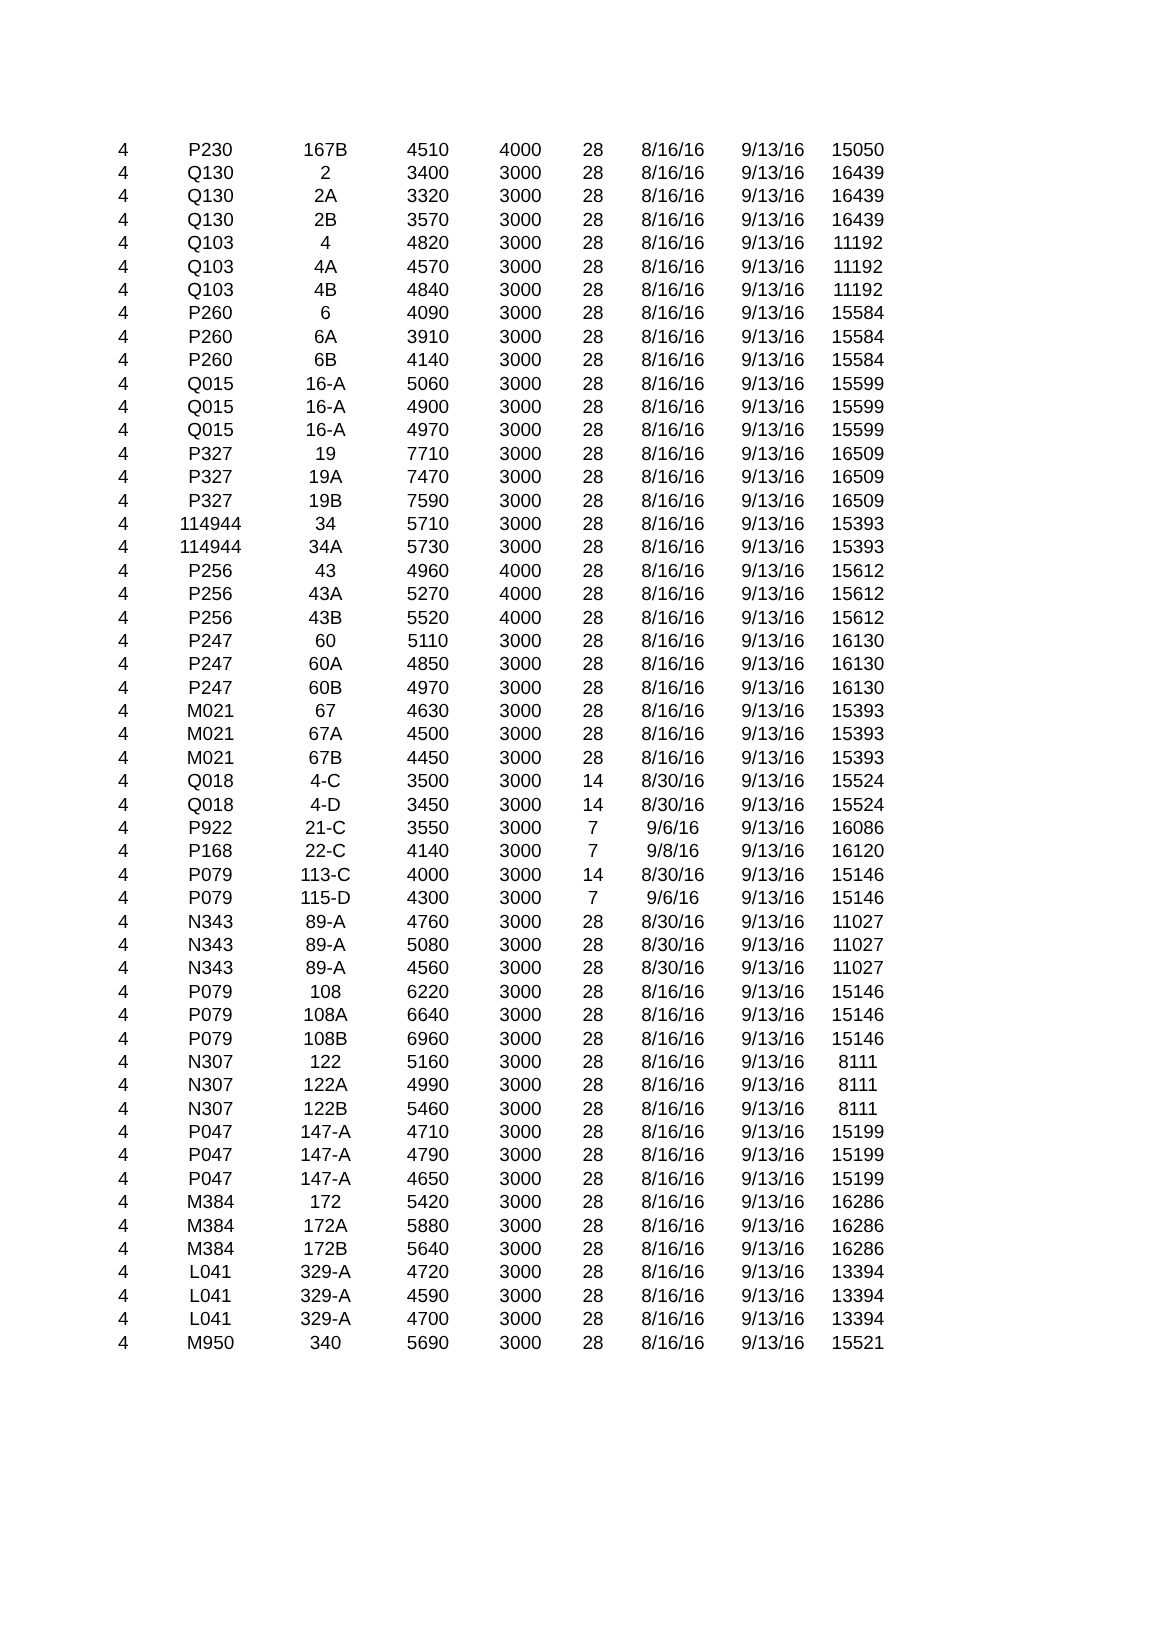| 4 | P230 | 167B | 4510 | 4000 | 28 | 8/16/16 | 9/13/16 | 15050 |
| 4 | Q130 | 2 | 3400 | 3000 | 28 | 8/16/16 | 9/13/16 | 16439 |
| 4 | Q130 | 2A | 3320 | 3000 | 28 | 8/16/16 | 9/13/16 | 16439 |
| 4 | Q130 | 2B | 3570 | 3000 | 28 | 8/16/16 | 9/13/16 | 16439 |
| 4 | Q103 | 4 | 4820 | 3000 | 28 | 8/16/16 | 9/13/16 | 11192 |
| 4 | Q103 | 4A | 4570 | 3000 | 28 | 8/16/16 | 9/13/16 | 11192 |
| 4 | Q103 | 4B | 4840 | 3000 | 28 | 8/16/16 | 9/13/16 | 11192 |
| 4 | P260 | 6 | 4090 | 3000 | 28 | 8/16/16 | 9/13/16 | 15584 |
| 4 | P260 | 6A | 3910 | 3000 | 28 | 8/16/16 | 9/13/16 | 15584 |
| 4 | P260 | 6B | 4140 | 3000 | 28 | 8/16/16 | 9/13/16 | 15584 |
| 4 | Q015 | 16-A | 5060 | 3000 | 28 | 8/16/16 | 9/13/16 | 15599 |
| 4 | Q015 | 16-A | 4900 | 3000 | 28 | 8/16/16 | 9/13/16 | 15599 |
| 4 | Q015 | 16-A | 4970 | 3000 | 28 | 8/16/16 | 9/13/16 | 15599 |
| 4 | P327 | 19 | 7710 | 3000 | 28 | 8/16/16 | 9/13/16 | 16509 |
| 4 | P327 | 19A | 7470 | 3000 | 28 | 8/16/16 | 9/13/16 | 16509 |
| 4 | P327 | 19B | 7590 | 3000 | 28 | 8/16/16 | 9/13/16 | 16509 |
| 4 | 114944 | 34 | 5710 | 3000 | 28 | 8/16/16 | 9/13/16 | 15393 |
| 4 | 114944 | 34A | 5730 | 3000 | 28 | 8/16/16 | 9/13/16 | 15393 |
| 4 | P256 | 43 | 4960 | 4000 | 28 | 8/16/16 | 9/13/16 | 15612 |
| 4 | P256 | 43A | 5270 | 4000 | 28 | 8/16/16 | 9/13/16 | 15612 |
| 4 | P256 | 43B | 5520 | 4000 | 28 | 8/16/16 | 9/13/16 | 15612 |
| 4 | P247 | 60 | 5110 | 3000 | 28 | 8/16/16 | 9/13/16 | 16130 |
| 4 | P247 | 60A | 4850 | 3000 | 28 | 8/16/16 | 9/13/16 | 16130 |
| 4 | P247 | 60B | 4970 | 3000 | 28 | 8/16/16 | 9/13/16 | 16130 |
| 4 | M021 | 67 | 4630 | 3000 | 28 | 8/16/16 | 9/13/16 | 15393 |
| 4 | M021 | 67A | 4500 | 3000 | 28 | 8/16/16 | 9/13/16 | 15393 |
| 4 | M021 | 67B | 4450 | 3000 | 28 | 8/16/16 | 9/13/16 | 15393 |
| 4 | Q018 | 4-C | 3500 | 3000 | 14 | 8/30/16 | 9/13/16 | 15524 |
| 4 | Q018 | 4-D | 3450 | 3000 | 14 | 8/30/16 | 9/13/16 | 15524 |
| 4 | P922 | 21-C | 3550 | 3000 | 7 | 9/6/16 | 9/13/16 | 16086 |
| 4 | P168 | 22-C | 4140 | 3000 | 7 | 9/8/16 | 9/13/16 | 16120 |
| 4 | P079 | 113-C | 4000 | 3000 | 14 | 8/30/16 | 9/13/16 | 15146 |
| 4 | P079 | 115-D | 4300 | 3000 | 7 | 9/6/16 | 9/13/16 | 15146 |
| 4 | N343 | 89-A | 4760 | 3000 | 28 | 8/30/16 | 9/13/16 | 11027 |
| 4 | N343 | 89-A | 5080 | 3000 | 28 | 8/30/16 | 9/13/16 | 11027 |
| 4 | N343 | 89-A | 4560 | 3000 | 28 | 8/30/16 | 9/13/16 | 11027 |
| 4 | P079 | 108 | 6220 | 3000 | 28 | 8/16/16 | 9/13/16 | 15146 |
| 4 | P079 | 108A | 6640 | 3000 | 28 | 8/16/16 | 9/13/16 | 15146 |
| 4 | P079 | 108B | 6960 | 3000 | 28 | 8/16/16 | 9/13/16 | 15146 |
| 4 | N307 | 122 | 5160 | 3000 | 28 | 8/16/16 | 9/13/16 | 8111 |
| 4 | N307 | 122A | 4990 | 3000 | 28 | 8/16/16 | 9/13/16 | 8111 |
| 4 | N307 | 122B | 5460 | 3000 | 28 | 8/16/16 | 9/13/16 | 8111 |
| 4 | P047 | 147-A | 4710 | 3000 | 28 | 8/16/16 | 9/13/16 | 15199 |
| 4 | P047 | 147-A | 4790 | 3000 | 28 | 8/16/16 | 9/13/16 | 15199 |
| 4 | P047 | 147-A | 4650 | 3000 | 28 | 8/16/16 | 9/13/16 | 15199 |
| 4 | M384 | 172 | 5420 | 3000 | 28 | 8/16/16 | 9/13/16 | 16286 |
| 4 | M384 | 172A | 5880 | 3000 | 28 | 8/16/16 | 9/13/16 | 16286 |
| 4 | M384 | 172B | 5640 | 3000 | 28 | 8/16/16 | 9/13/16 | 16286 |
| 4 | L041 | 329-A | 4720 | 3000 | 28 | 8/16/16 | 9/13/16 | 13394 |
| 4 | L041 | 329-A | 4590 | 3000 | 28 | 8/16/16 | 9/13/16 | 13394 |
| 4 | L041 | 329-A | 4700 | 3000 | 28 | 8/16/16 | 9/13/16 | 13394 |
| 4 | M950 | 340 | 5690 | 3000 | 28 | 8/16/16 | 9/13/16 | 15521 |